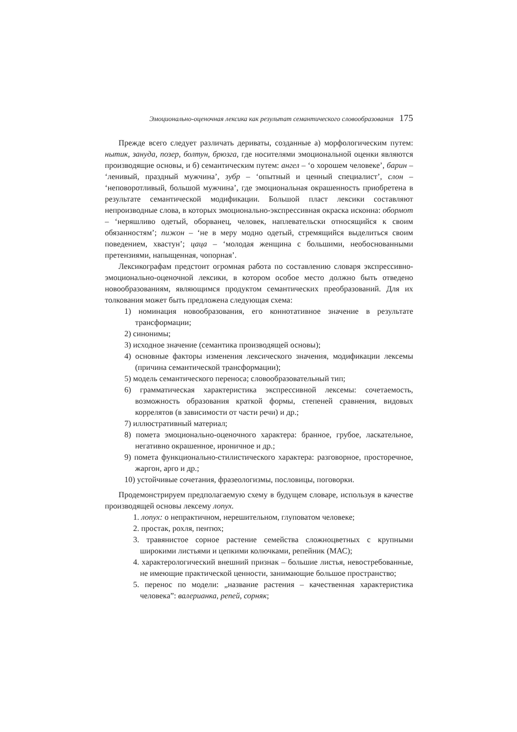Эмоционально-оценочная лексика как результат семантического словообразования 175
Прежде всего следует различать дериваты, созданные а) морфологическим путем: нытик, зануда, позер, болтун, брюзга, где носителями эмоциональной оценки являются производящие основы, и б) семантическим путем: ангел – ‘о хорошем человеке’, барин – ‘ленивый, праздный мужчина’, зубр – ‘опытный и ценный специалист’, слон – ‘неповоротливый, большой мужчина’, где эмоциональная окрашенность приобретена в результате семантической модификации. Большой пласт лексики составляют непроизводные слова, в которых эмоционально-экспрессивная окраска исконна: обормот – ‘неряшливо одетый, оборванец, человек, наплевательски относящийся к своим обязанностям’; пижон – ‘не в меру модно одетый, стремящийся выделиться своим поведением, хвастун’; цаца – ‘молодая женщина с большими, необоснованными претензиями, напыщенная, чопорная’.
Лексикографам предстоит огромная работа по составлению словаря экспрессивно-эмоционально-оценочной лексики, в котором особое место должно быть отведено новообразованиям, являющимся продуктом семантических преобразований. Для их толкования может быть предложена следующая схема:
1) номинация новообразования, его коннотативное значение в результате трансформации;
2) синонимы;
3) исходное значение (семантика производящей основы);
4) основные факторы изменения лексического значения, модификации лексемы (причина семантической трансформации);
5) модель семантического переноса; словообразовательный тип;
6) грамматическая характеристика экспрессивной лексемы: сочетаемость, возможность образования краткой формы, степеней сравнения, видовых коррелятов (в зависимости от части речи) и др.;
7) иллюстративный материал;
8) помета эмоционально-оценочного характера: бранное, грубое, ласкательное, негативно окрашенное, ироничное и др.;
9) помета функционально-стилистического характера: разговорное, просторечное, жаргон, арго и др.;
10) устойчивые сочетания, фразеологизмы, пословицы, поговорки.
Продемонстрируем предполагаемую схему в будущем словаре, используя в качестве производящей основы лексему лопух.
1. лопух: о непрактичном, нерешительном, глуповатом человеке;
2. простак, рохля, пентюх;
3. травянистое сорное растение семейства сложноцветных с крупными широкими листьями и цепкими колючками, репейник (МАС);
4. характерологический внешний признак – большие листья, невостребованные, не имеющие практической ценности, занимающие большое пространство;
5. перенос по модели: „название растения – качественная характеристика человека”: валерианка, репей, сорняк;